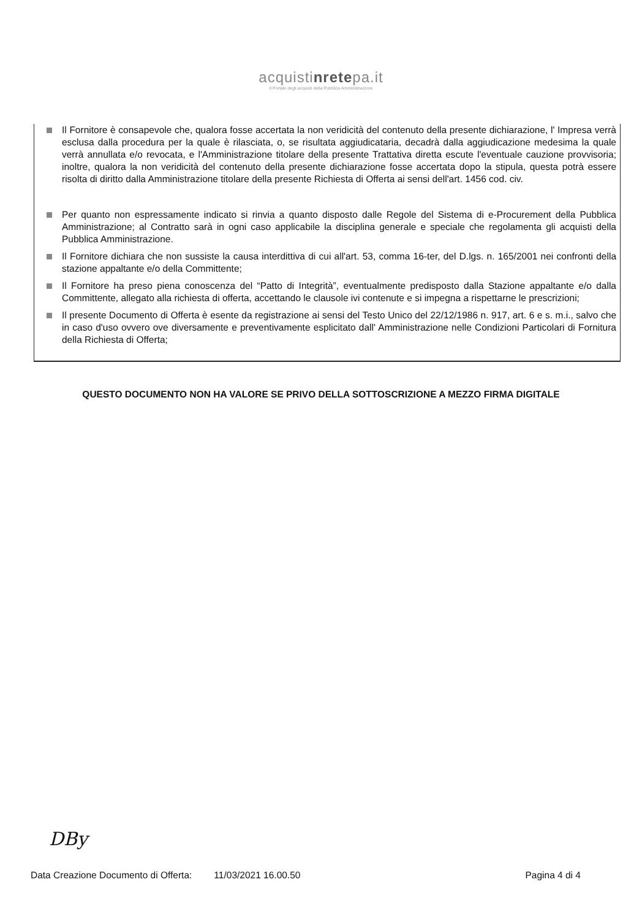acquistinretepa.it
Il Portale degli acquisti della Pubblica Amministrazione
Il Fornitore è consapevole che, qualora fosse accertata la non veridicità del contenuto della presente dichiarazione, l' Impresa verrà esclusa dalla procedura per la quale è rilasciata, o, se risultata aggiudicataria, decadrà dalla aggiudicazione medesima la quale verrà annullata e/o revocata, e l'Amministrazione titolare della presente Trattativa diretta escute l'eventuale cauzione provvisoria; inoltre, qualora la non veridicità del contenuto della presente dichiarazione fosse accertata dopo la stipula, questa potrà essere risolta di diritto dalla Amministrazione titolare della presente Richiesta di Offerta ai sensi dell'art. 1456 cod. civ.
Per quanto non espressamente indicato si rinvia a quanto disposto dalle Regole del Sistema di e-Procurement della Pubblica Amministrazione; al Contratto sarà in ogni caso applicabile la disciplina generale e speciale che regolamenta gli acquisti della Pubblica Amministrazione.
Il Fornitore dichiara che non sussiste la causa interdittiva di cui all'art. 53, comma 16-ter, del D.lgs. n. 165/2001 nei confronti della stazione appaltante e/o della Committente;
Il Fornitore ha preso piena conoscenza del “Patto di Integrità”, eventualmente predisposto dalla Stazione appaltante e/o dalla Committente, allegato alla richiesta di offerta, accettando le clausole ivi contenute e si impegna a rispettarne le prescrizioni;
Il presente Documento di Offerta è esente da registrazione ai sensi del Testo Unico del 22/12/1986 n. 917, art. 6 e s. m.i., salvo che in caso d'uso ovvero ove diversamente e preventivamente esplicitato dall' Amministrazione nelle Condizioni Particolari di Fornitura della Richiesta di Offerta;
QUESTO DOCUMENTO NON HA VALORE SE PRIVO DELLA SOTTOSCRIZIONE A MEZZO FIRMA DIGITALE
DBy
Data Creazione Documento di Offerta: 11/03/2021 16.00.50 Pagina 4 di 4